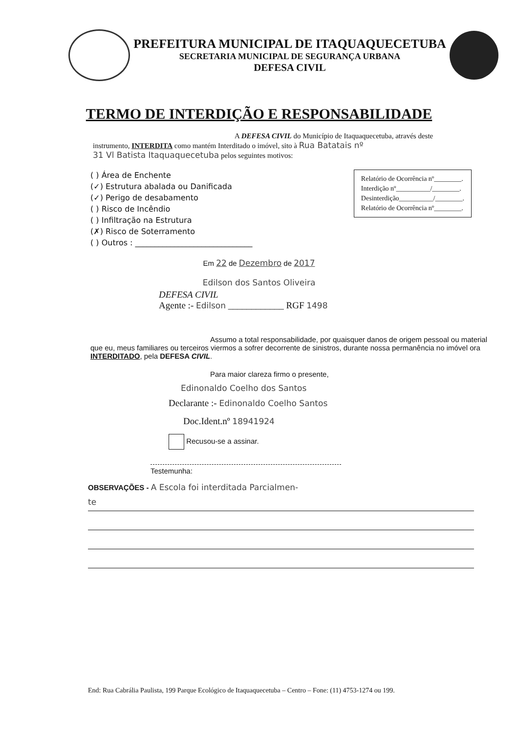PREFEITURA MUNICIPAL DE ITAQUAQUECETUBA
SECRETARIA MUNICIPAL DE SEGURANÇA URBANA
DEFESA CIVIL
TERMO DE INTERDIÇÃO E RESPONSABILIDADE
A DEFESA CIVIL do Município de Itaquaquecetuba, através deste
instrumento, INTERDITA como mantém Interditado o imóvel, sito à Rua Batatais nº
31 Vl Batista Itaquaquecetuba pelos seguintes motivos:
Relatório de Ocorrência nº________.
Interdição nº__________/________.
Desinterdição__________/________.
Relatório de Ocorrência nº________.
( ) Área de Enchente
(✓) Estrutura abalada ou Danificada
(✓) Perigo de desabamento
( ) Risco de Incêndio
( ) Infiltração na Estrutura
(✗) Risco de Soterramento
( ) Outros : ______________________________
Em 22 de Dezembro de 2017
Edilson dos Santos Oliveira
DEFESA CIVIL
Agente :- Edilson ____________ RGF 1498
Assumo a total responsabilidade, por quaisquer danos de origem pessoal ou material que eu, meus familiares ou terceiros viermos a sofrer decorrente de sinistros, durante nossa permanência no imóvel ora INTERDITADO, pela DEFESA CIVIL.
Para maior clareza firmo o presente,
Edinonaldo Coelho dos Santos
Declarante :- Edinonaldo Coelho Santos
Doc.Ident.nº 18941924
Recusou-se a assinar.
Testemunha:
OBSERVAÇÕES - A Escola foi interditada Parcialmen-
te
End: Rua Cabrália Paulista, 199 Parque Ecológico de Itaquaquecetuba – Centro – Fone: (11) 4753-1274 ou 199.